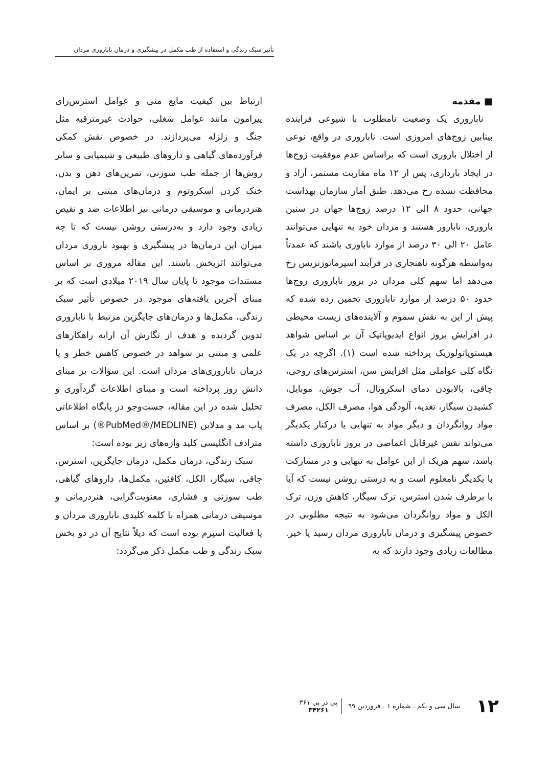تأثیر سبک زندگی و استفاده از طب مکمل در پیشگیری و درمان ناباروری مردان
■ مقدمه
ناباروری یک وضعیت نامطلوب با شیوعی فزاینده بینابین زوج‌های امروزی است. ناباروری در واقع، نوعی از اختلال باروری است که براساس عدم موفقیت زوج‌ها در ایجاد بارداری، پس از ۱۲ ماه مقاربت مستمر، آزاد و محافظت نشده رخ می‌دهد. طبق آمار سازمان بهداشت جهانی، حدود ۸ الی ۱۲ درصد زوج‌ها جهان در سنین باروری، نابارور هستند و مردان خود به تنهایی می‌توانند عامل ۲۰ الی ۳۰ درصد از موارد ناباوری باشند که عمدتاً به‌واسطه هرگونه ناهنجاری در فرآیند اسپرماتوژنزیس رخ می‌دهد اما سهم کلی مردان در بروز ناباروری زوج‌ها حدود ۵۰ درصد از موارد ناباروری تخمین زده شده که پیش از این به نقش سموم و آلاینده‌های زیست محیطی در افزایش بروز انواع ایدیوپاتیک آن بر اساس شواهد هیستوپاتولوژیک پرداخته شده است (۱). اگرچه در یک نگاه کلی عواملی مثل افزایش سن، استرس‌های روحی، چاقی، بالابودن دمای اسکروتال، آب جوش، موبایل، کشیدن سیگار، تغذیه، آلودگی هوا، مصرف الکل، مصرف مواد روانگردان و دیگر مواد به تنهایی یا درکنار یکدیگر می‌تواند نقش غیرقابل اغماضی در بروز ناباروری داشته باشد، سهم هریک از این عوامل به تنهایی و در مشارکت با یکدیگر نامعلوم است و به درستی روشن نیست که آیا با برطرف شدن استرس، ترک سیگار، کاهش وزن، ترک الکل و مواد روانگردان می‌شود به نتیجه مطلوبی در خصوص پیشگیری و درمان ناباروری مردان رسید یا خیر. مطالعات زیادی وجود دارند که به
ارتباط بین کیفیت مایع منی و عوامل استرس‌زای پیرامون مانند عوامل شغلی، حوادث غیرمترقبه مثل جنگ و زلزله می‌پردازند. در خصوص نقش کمکی فرآورده‌های گیاهی و داروهای طبیعی و شیمیایی و سایر روش‌ها از جمله طب سوزنی، تمرین‌های ذهن و بدن، خنک کردن اسکروتوم و درمان‌های مبتنی بر ایمان، هنردرمانی و موسیقی درمانی نیز اطلاعات ضد و نقیض زیادی وجود دارد و به‌درستی روشن نیست که تا چه میزان این درمان‌ها در پیشگیری و بهبود باروری مردان می‌توانند اثربخش باشند. این مقاله مروری بر اساس مستندات موجود تا پایان سال ۲۰۱۹ میلادی است که بر مبنای آخرین یافته‌های موجود در خصوص تأثیر سبک زندگی، مکمل‌ها و درمان‌های جایگزین مرتبط با ناباروری تدوین گردیده و هدف از نگارش آن ارایه راهکارهای علمی و مبتنی بر شواهد در خصوص کاهش خطر و یا درمان ناباروری‌های مردان است. این سؤالات بر مبنای دانش روز پرداخته است و مبنای اطلاعات گردآوری و تحلیل شده در این مقاله، جست‌وجو در پایگاه اطلاعاتی پاب مد و مدلاین (PubMed®/MEDLINE®) بر اساس مترادف انگلیسی کلید واژه‌های زیر بوده است:
سبک زندگی، درمان مکمل، درمان جایگزین، استرس، چاقی، سیگار، الکل، کافئین، مکمل‌ها، داروهای گیاهی، طب سوزنی و فشاری، معنویت‌گرایی، هنردرمانی و موسیقی درمانی همراه با کلمه کلیدی ناباروری مردان و یا فعالیت اسپرم بوده است که ذیلاً نتایج آن در دو بخش سبک زندگی و طب مکمل ذکر می‌گردد:
۱۲ سال سی و یکم . شماره ۱ . فروردین ۹۹ پی در پی ۳۶۱
۳۴۲۶۱